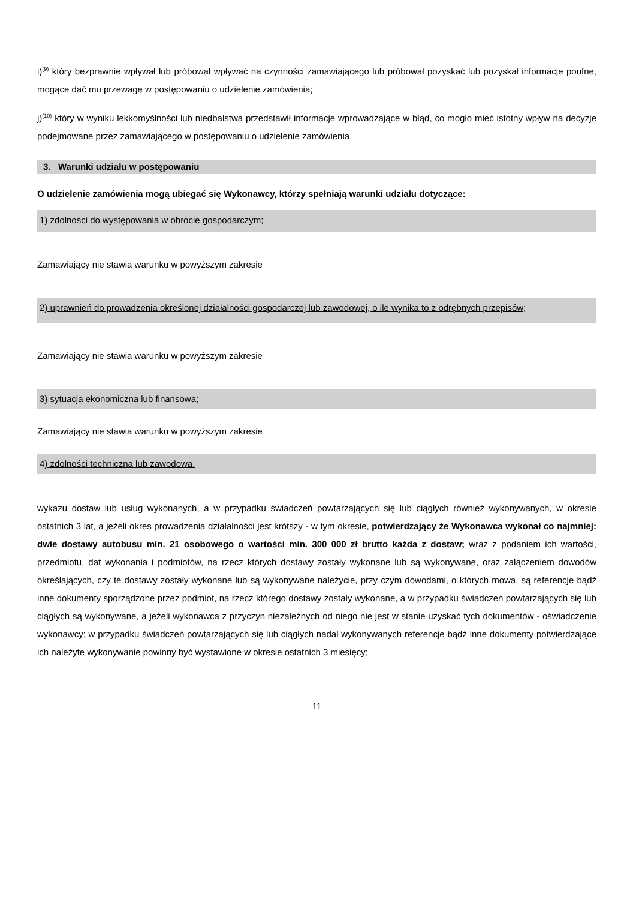i)<sup>(9)</sup> który bezprawnie wpływał lub próbował wpływać na czynności zamawiającego lub próbował pozyskać lub pozyskał informacje poufne, mogące dać mu przewagę w postępowaniu o udzielenie zamówienia;
j)<sup>(10)</sup> który w wyniku lekkomyślności lub niedbalstwa przedstawił informacje wprowadzające w błąd, co mogło mieć istotny wpływ na decyzje podejmowane przez zamawiającego w postępowaniu o udzielenie zamówienia.
3. Warunki udziału w postępowaniu
O udzielenie zamówienia mogą ubiegać się Wykonawcy, którzy spełniają warunki udziału dotyczące:
1) zdolności do występowania w obrocie gospodarczym;
Zamawiający nie stawia warunku w powyższym zakresie
2) uprawnień do prowadzenia określonej działalności gospodarczej lub zawodowej, o ile wynika to z odrębnych przepisów;
Zamawiający nie stawia warunku w powyższym zakresie
3) sytuacja ekonomiczna lub finansowa;
Zamawiający nie stawia warunku w powyższym zakresie
4) zdolności techniczna lub zawodowa.
wykazu dostaw lub usług wykonanych, a w przypadku świadczeń powtarzających się lub ciągłych również wykonywanych, w okresie ostatnich 3 lat, a jeżeli okres prowadzenia działalności jest krótszy - w tym okresie, potwierdzający że Wykonawca wykonał co najmniej: dwie dostawy autobusu min. 21 osobowego o wartości min. 300 000 zł brutto każda z dostaw; wraz z podaniem ich wartości, przedmiotu, dat wykonania i podmiotów, na rzecz których dostawy zostały wykonane lub są wykonywane, oraz załączeniem dowodów określających, czy te dostawy zostały wykonane lub są wykonywane należycie, przy czym dowodami, o których mowa, są referencje bądź inne dokumenty sporządzone przez podmiot, na rzecz którego dostawy zostały wykonane, a w przypadku świadczeń powtarzających się lub ciągłych są wykonywane, a jeżeli wykonawca z przyczyn niezależnych od niego nie jest w stanie uzyskać tych dokumentów - oświadczenie wykonawcy; w przypadku świadczeń powtarzających się lub ciągłych nadal wykonywanych referencje bądź inne dokumenty potwierdzające ich należyte wykonywanie powinny być wystawione w okresie ostatnich 3 miesięcy;
11